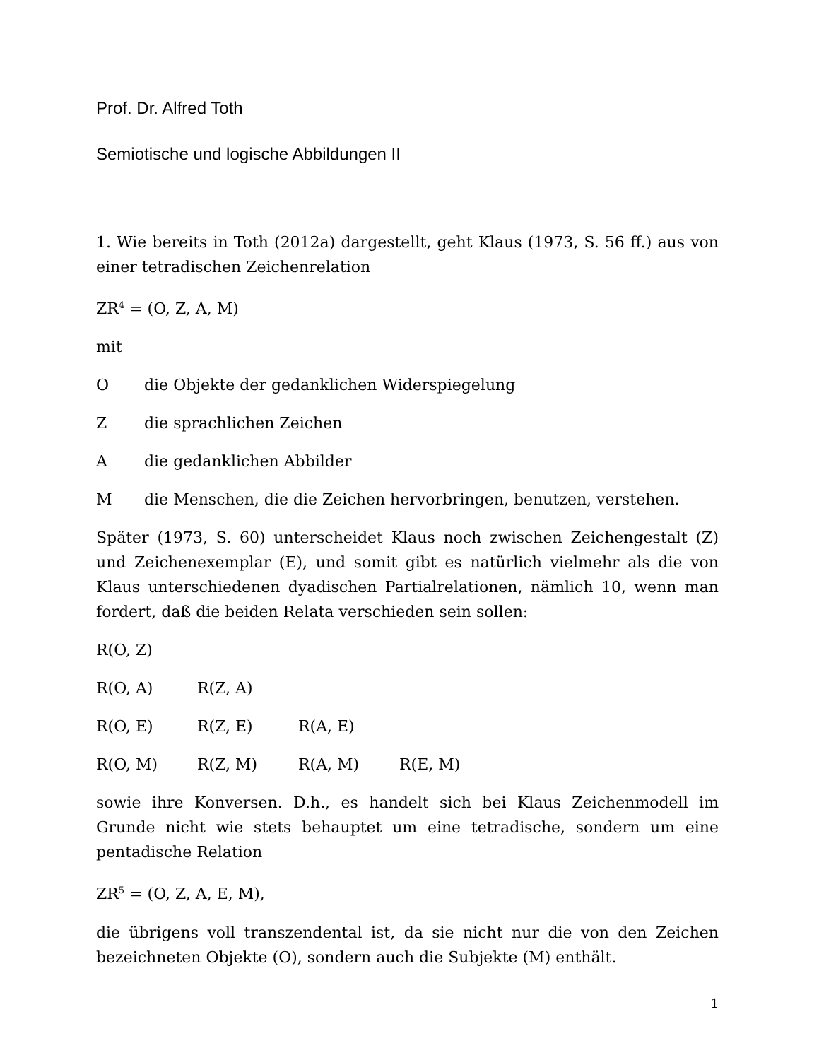Prof. Dr. Alfred Toth
Semiotische und logische Abbildungen II
1. Wie bereits in Toth (2012a) dargestellt, geht Klaus (1973, S. 56 ff.) aus von einer tetradischen Zeichenrelation
ZR<sup>4</sup> = (O, Z, A, M)
mit
Odie Objekte der gedanklichen Widerspiegelung
Zdie sprachlichen Zeichen
Adie gedanklichen Abbilder
Mdie Menschen, die die Zeichen hervorbringen, benutzen, verstehen.
Später (1973, S. 60) unterscheidet Klaus noch zwischen Zeichengestalt (Z) und Zeichenexemplar (E), und somit gibt es natürlich vielmehr als die von Klaus unterschiedenen dyadischen Partialrelationen, nämlich 10, wenn man fordert, daß die beiden Relata verschieden sein sollen:
R(O, Z)
R(O, A) R(Z, A)
R(O, E) R(Z, E) R(A, E)
R(O, M) R(Z, M) R(A, M) R(E, M)
sowie ihre Konversen. D.h., es handelt sich bei Klaus Zeichenmodell im Grunde nicht wie stets behauptet um eine tetradische, sondern um eine pentadische Relation
ZR<sup>5</sup> = (O, Z, A, E, M),
die übrigens voll transzendental ist, da sie nicht nur die von den Zeichen bezeichneten Objekte (O), sondern auch die Subjekte (M) enthält.
1